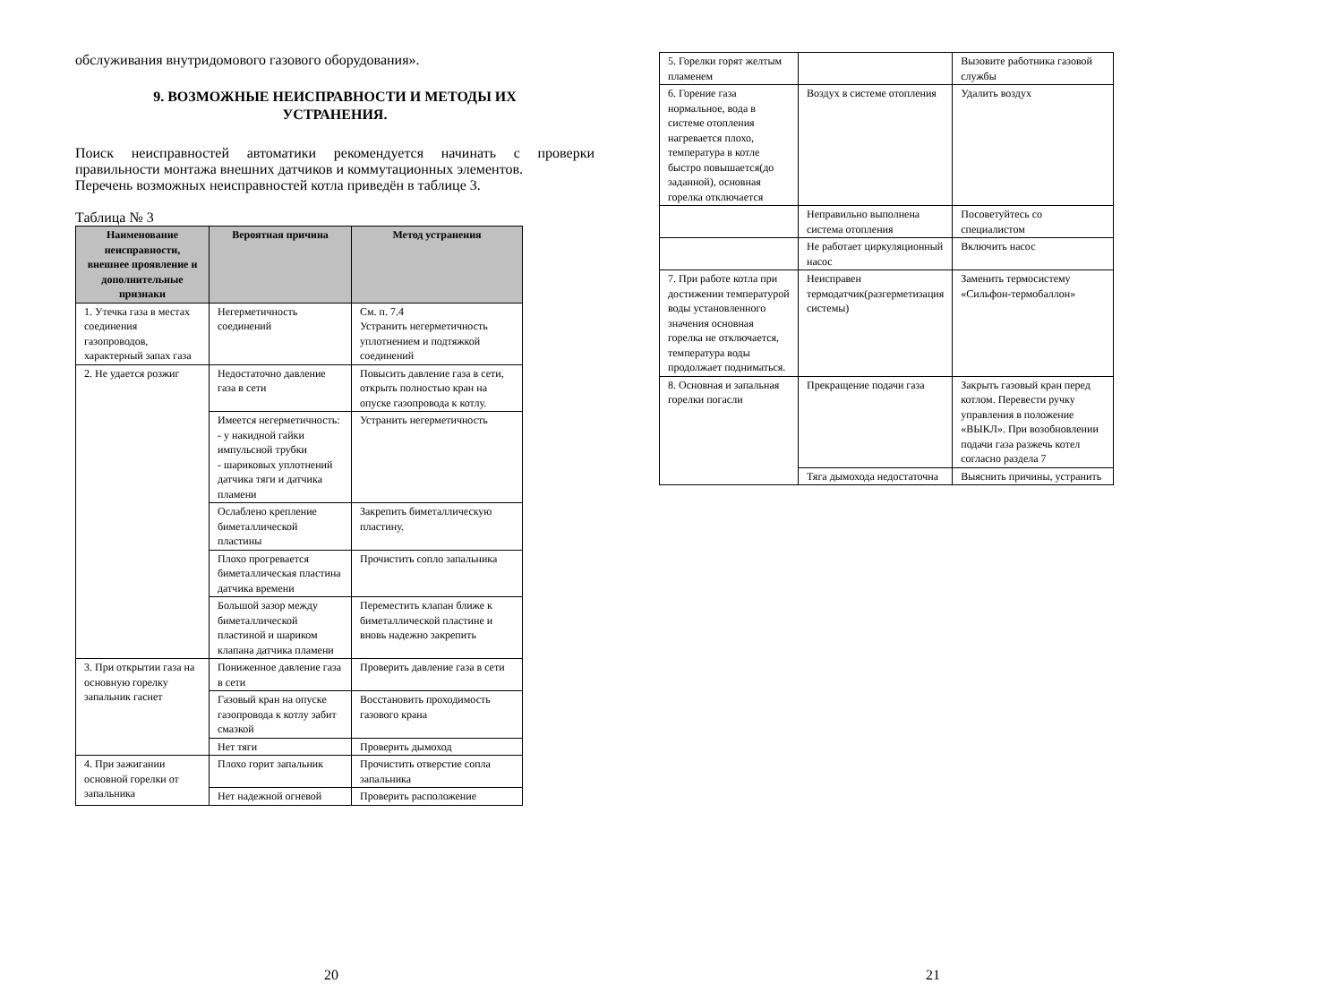обслуживания внутридомового газового оборудования».
9. ВОЗМОЖНЫЕ НЕИСПРАВНОСТИ И МЕТОДЫ ИХ
УСТРАНЕНИЯ.
Поиск неисправностей автоматики рекомендуется начинать с проверки правильности монтажа внешних датчиков и коммутационных элементов.
Перечень возможных неисправностей котла приведён в таблице 3.
Таблица № 3
| Наименование неисправности, внешнее проявление и дополнительные признаки | Вероятная причина | Метод устранения |
| --- | --- | --- |
| 1. Утечка газа в местах соединения газопроводов, характерный запах газа | Негерметичность соединений | См. п. 7.4 Устранить негерметичность уплотнением и подтяжкой соединений |
| 2. Не удается розжиг | Недостаточно давление газа в сети | Повысить давление газа в сети, открыть полностью кран на опуске газопровода к котлу. |
| | Имеется негерметичность: - у накидной гайки импульсной трубки - шариковых уплотнений датчика тяги и датчика пламени | Устранить негерметичность |
| | Ослаблено крепление биметаллической пластины | Закрепить биметаллическую пластину. |
| | Плохо прогревается биметаллическая пластина датчика времени | Прочистить сопло запальника |
| | Большой зазор между биметаллической пластиной и шариком клапана датчика пламени | Переместить клапан ближе к биметаллической пластине и вновь надежно закрепить |
| 3. При открытии газа на основную горелку запальник гаснет | Пониженное давление газа в сети | Проверить давление газа в сети |
| | Газовый кран на опуске газопровода к котлу забит смазкой | Восстановить проходимость газового крана |
| | Нет тяги | Проверить дымоход |
| 4. При зажигании основной горелки от запальника | Плохо горит запальник | Прочистить отверстие сопла запальника |
| | Нет надежной огневой | Проверить расположение |
20
| 5. Горелки горят желтым пламенем | | Вызовите работника газовой службы |
| 6. Горение газа нормальное, вода в системе отопления нагревается плохо, температура в котле быстро повышается(до заданной), основная горелка отключается | Воздух в системе отопления | Удалить воздух |
| | Неправильно выполнена система отопления | Посоветуйтесь со специалистом |
| | Не работает циркуляционный насос | Включить насос |
| 7. При работе котла при достижении температурой воды установленного значения основная горелка не отключается, температура воды продолжает подниматься. | Неисправен термодатчик(разгерметизация системы) | Заменить термосистему «Сильфон-термобаллон» |
| 8. Основная и запальная горелки погасли | Прекращение подачи газа | Закрыть газовый кран перед котлом. Перевести ручку управления в положение «ВЫКЛ». При возобновлении подачи газа разжечь котел согласно раздела 7 |
| | Тяга дымохода недостаточна | Выяснить причины, устранить |
21